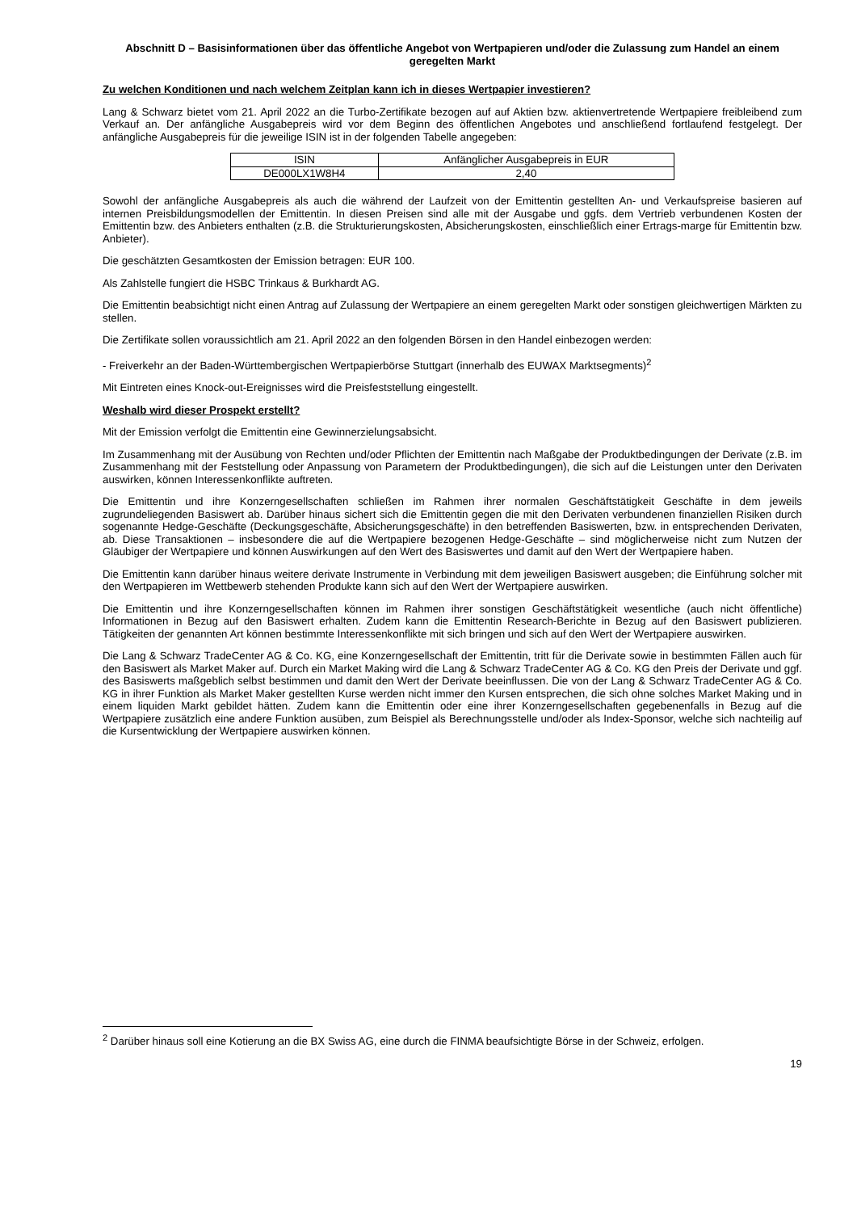Abschnitt D – Basisinformationen über das öffentliche Angebot von Wertpapieren und/oder die Zulassung zum Handel an einem geregelten Markt
Zu welchen Konditionen und nach welchem Zeitplan kann ich in dieses Wertpapier investieren?
Lang & Schwarz bietet vom 21. April 2022 an die Turbo-Zertifikate bezogen auf auf Aktien bzw. aktienvertretende Wertpapiere freibleibend zum Verkauf an. Der anfängliche Ausgabepreis wird vor dem Beginn des öffentlichen Angebotes und anschließend fortlaufend festgelegt. Der anfängliche Ausgabepreis für die jeweilige ISIN ist in der folgenden Tabelle angegeben:
| ISIN | Anfänglicher Ausgabepreis in EUR |
| --- | --- |
| DE000LX1W8H4 | 2,40 |
Sowohl der anfängliche Ausgabepreis als auch die während der Laufzeit von der Emittentin gestellten An- und Verkaufspreise basieren auf internen Preisbildungsmodellen der Emittentin. In diesen Preisen sind alle mit der Ausgabe und ggfs. dem Vertrieb verbundenen Kosten der Emittentin bzw. des Anbieters enthalten (z.B. die Strukturierungskosten, Absicherungskosten, einschließlich einer Ertrags-marge für Emittentin bzw. Anbieter).
Die geschätzten Gesamtkosten der Emission betragen: EUR 100.
Als Zahlstelle fungiert die HSBC Trinkaus & Burkhardt AG.
Die Emittentin beabsichtigt nicht einen Antrag auf Zulassung der Wertpapiere an einem geregelten Markt oder sonstigen gleichwertigen Märkten zu stellen.
Die Zertifikate sollen voraussichtlich am 21. April 2022 an den folgenden Börsen in den Handel einbezogen werden:
- Freiverkehr an der Baden-Württembergischen Wertpapierbörse Stuttgart (innerhalb des EUWAX Marktsegments)<sup>2</sup>
Mit Eintreten eines Knock-out-Ereignisses wird die Preisfeststellung eingestellt.
Weshalb wird dieser Prospekt erstellt?
Mit der Emission verfolgt die Emittentin eine Gewinnerzielungsabsicht.
Im Zusammenhang mit der Ausübung von Rechten und/oder Pflichten der Emittentin nach Maßgabe der Produktbedingungen der Derivate (z.B. im Zusammenhang mit der Feststellung oder Anpassung von Parametern der Produktbedingungen), die sich auf die Leistungen unter den Derivaten auswirken, können Interessenkonflikte auftreten.
Die Emittentin und ihre Konzerngesellschaften schließen im Rahmen ihrer normalen Geschäftstätigkeit Geschäfte in dem jeweils zugrundeliegenden Basiswert ab. Darüber hinaus sichert sich die Emittentin gegen die mit den Derivaten verbundenen finanziellen Risiken durch sogenannte Hedge-Geschäfte (Deckungsgeschäfte, Absicherungsgeschäfte) in den betreffenden Basiswerten, bzw. in entsprechenden Derivaten, ab. Diese Transaktionen – insbesondere die auf die Wertpapiere bezogenen Hedge-Geschäfte – sind möglicherweise nicht zum Nutzen der Gläubiger der Wertpapiere und können Auswirkungen auf den Wert des Basiswertes und damit auf den Wert der Wertpapiere haben.
Die Emittentin kann darüber hinaus weitere derivate Instrumente in Verbindung mit dem jeweiligen Basiswert ausgeben; die Einführung solcher mit den Wertpapieren im Wettbewerb stehenden Produkte kann sich auf den Wert der Wertpapiere auswirken.
Die Emittentin und ihre Konzerngesellschaften können im Rahmen ihrer sonstigen Geschäftstätigkeit wesentliche (auch nicht öffentliche) Informationen in Bezug auf den Basiswert erhalten. Zudem kann die Emittentin Research-Berichte in Bezug auf den Basiswert publizieren. Tätigkeiten der genannten Art können bestimmte Interessenkonflikte mit sich bringen und sich auf den Wert der Wertpapiere auswirken.
Die Lang & Schwarz TradeCenter AG & Co. KG, eine Konzerngesellschaft der Emittentin, tritt für die Derivate sowie in bestimmten Fällen auch für den Basiswert als Market Maker auf. Durch ein Market Making wird die Lang & Schwarz TradeCenter AG & Co. KG den Preis der Derivate und ggf. des Basiswerts maßgeblich selbst bestimmen und damit den Wert der Derivate beeinflussen. Die von der Lang & Schwarz TradeCenter AG & Co. KG in ihrer Funktion als Market Maker gestellten Kurse werden nicht immer den Kursen entsprechen, die sich ohne solches Market Making und in einem liquiden Markt gebildet hätten. Zudem kann die Emittentin oder eine ihrer Konzerngesellschaften gegebenenfalls in Bezug auf die Wertpapiere zusätzlich eine andere Funktion ausüben, zum Beispiel als Berechnungsstelle und/oder als Index-Sponsor, welche sich nachteilig auf die Kursentwicklung der Wertpapiere auswirken können.
<sup>2</sup> Darüber hinaus soll eine Kotierung an die BX Swiss AG, eine durch die FINMA beaufsichtigte Börse in der Schweiz, erfolgen.
19